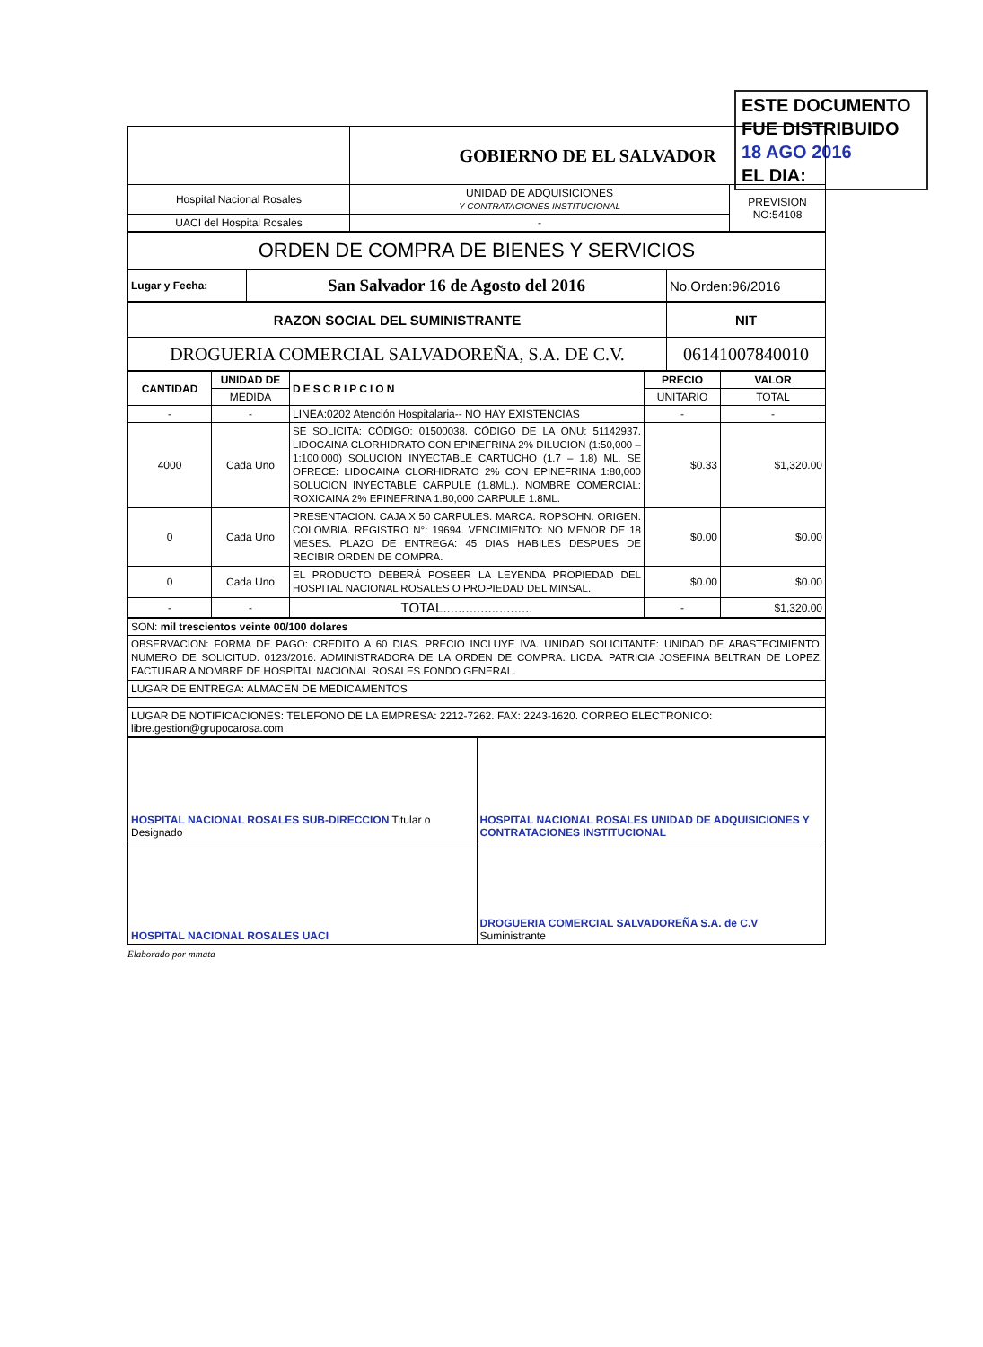ESTE DOCUMENTO
FUE DISTRIBUIDO 18 AGO 2016
EL DIA:
| | GOBIERNO DE EL SALVADOR | |
| Hospital Nacional Rosales | UNIDAD DE ADQUISICIONES Y CONTRATACIONES INSTITUCIONAL | PREVISION NO:54108 |
| UACI del Hospital Rosales | - | |
| ORDEN DE COMPRA DE BIENES Y SERVICIOS |
| Lugar y Fecha: | San Salvador 16 de Agosto del 2016 | No.Orden:96/2016 |
| RAZON SOCIAL DEL SUMINISTRANTE | NIT |
| --- | --- |
| DROGUERIA COMERCIAL SALVADOREÑA, S.A. DE C.V. | 06141007840010 |
| CANTIDAD | UNIDAD DE | DESCRIPCION | PRECIO | VALOR |
| --- | --- | --- | --- | --- |
| | MEDIDA | | UNITARIO | TOTAL |
| - | - | LINEA:0202 Atención Hospitalaria-- NO HAY EXISTENCIAS | - | - |
| 4000 | Cada Uno | SE SOLICITA: CÓDIGO: 01500038. CÓDIGO DE LA ONU: 51142937. LIDOCAINA CLORHIDRATO CON EPINEFRINA 2% DILUCION (1:50,000 – 1:100,000) SOLUCION INYECTABLE CARTUCHO (1.7 – 1.8) ML. SE OFRECE: LIDOCAINA CLORHIDRATO 2% CON EPINEFRINA 1:80,000 SOLUCION INYECTABLE CARPULE (1.8ML.). NOMBRE COMERCIAL: ROXICAINA 2% EPINEFRINA 1:80,000 CARPULE 1.8ML. | $0.33 | $1,320.00 |
| 0 | Cada Uno | PRESENTACION: CAJA X 50 CARPULES. MARCA: ROPSOHN. ORIGEN: COLOMBIA. REGISTRO N°: 19694. VENCIMIENTO: NO MENOR DE 18 MESES. PLAZO DE ENTREGA: 45 DIAS HABILES DESPUES DE RECIBIR ORDEN DE COMPRA. | $0.00 | $0.00 |
| 0 | Cada Uno | EL PRODUCTO DEBERÁ POSEER LA LEYENDA PROPIEDAD DEL HOSPITAL NACIONAL ROSALES O PROPIEDAD DEL MINSAL. | $0.00 | $0.00 |
| - | - | TOTAL........................ | - | $1,320.00 |
| SON: mil trescientos veinte 00/100 dolares |
| OBSERVACION: FORMA DE PAGO: CREDITO A 60 DIAS. PRECIO INCLUYE IVA. UNIDAD SOLICITANTE: UNIDAD DE ABASTECIMIENTO. NUMERO DE SOLICITUD: 0123/2016. ADMINISTRADORA DE LA ORDEN DE COMPRA: LICDA. PATRICIA JOSEFINA BELTRAN DE LOPEZ. FACTURAR A NOMBRE DE HOSPITAL NACIONAL ROSALES FONDO GENERAL. |
| LUGAR DE ENTREGA: ALMACEN DE MEDICAMENTOS |
| LUGAR DE NOTIFICACIONES: TELEFONO DE LA EMPRESA: 2212-7262. FAX: 2243-1620. CORREO ELECTRONICO: libre.gestion@grupocarosa.com |
| HOSPITAL NACIONAL ROSALES SUB-DIRECCION Titular o Designado | HOSPITAL NACIONAL ROSALES UNIDAD DE ADQUISICIONES Y CONTRATACIONES INSTITUCIONAL |
| HOSPITAL NACIONAL ROSALES UACI | DROGUERIA COMERCIAL SALVADOREÑA S.A. de C.V Suministrante |
Elaborado por mmata